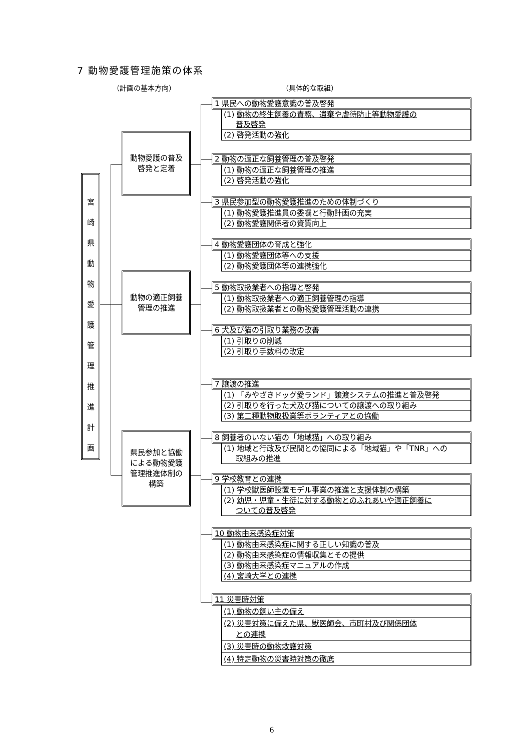7 動物愛護管理施策の体系
（計画の基本方向） （具体的な取組）
宮
崎
県
動
物
愛
護
管
理
推
進
計
画
動物愛護の普及
啓発と定着
動物の適正飼養
管理の推進
県民参加と協働
による動物愛護
管理推進体制の
構築
1 県民への動物愛護意識の普及啓発
(1) 動物の終生飼養の責務、遺棄や虐待防止等動物愛護の
普及啓発
(2) 啓発活動の強化
2 動物の適正な飼養管理の普及啓発
(1) 動物の適正な飼養管理の推進
(2) 啓発活動の強化
3 県民参加型の動物愛護推進のための体制づくり
(1) 動物愛護推進員の委嘱と行動計画の充実
(2) 動物愛護関係者の資質向上
4 動物愛護団体の育成と強化
(1) 動物愛護団体等への支援
(2) 動物愛護団体等の連携強化
5 動物取扱業者への指導と啓発
(1) 動物取扱業者への適正飼養管理の指導
(2) 動物取扱業者との動物愛護管理活動の連携
6 犬及び猫の引取り業務の改善
(1) 引取りの削減
(2) 引取り手数料の改定
7 譲渡の推進
(1) 「みやざきドッグ愛ランド」譲渡システムの推進と普及啓発
(2) 引取りを行った犬及び猫についての譲渡への取り組み
(3) 第二種動物取扱業等ボランティアとの協働
8 飼養者のいない猫の「地域猫」への取り組み
(1) 地域と行政及び民間との協同による「地域猫」や「TNR」への
取組みの推進
9 学校教育との連携
(1) 学校獣医師設置モデル事業の推進と支援体制の構築
(2) 幼児・児童・生徒に対する動物とのふれあいや適正飼養に
ついての普及啓発
10 動物由来感染症対策
(1) 動物由来感染症に関する正しい知識の普及
(2) 動物由来感染症の情報収集とその提供
(3) 動物由来感染症マニュアルの作成
(4) 宮崎大学との連携
11 災害時対策
(1) 動物の飼い主の備え
(2) 災害対策に備えた県、獣医師会、市町村及び関係団体
との連携
(3) 災害時の動物救護対策
(4) 特定動物の災害時対策の徹底
6